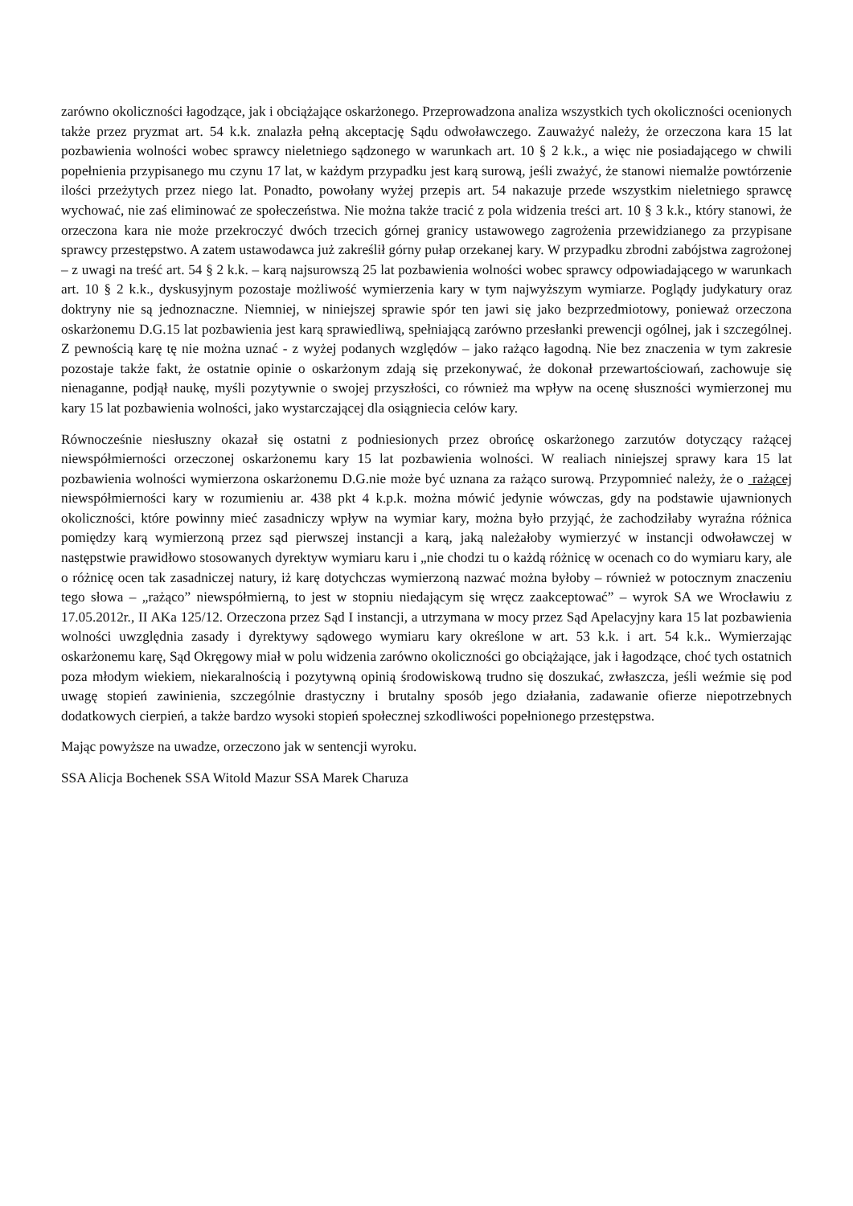zarówno okoliczności łagodzące, jak i obciążające oskarżonego. Przeprowadzona analiza wszystkich tych okoliczności ocenionych także przez pryzmat art. 54 k.k. znalazła pełną akceptację Sądu odwoławczego. Zauważyć należy, że orzeczona kara 15 lat pozbawienia wolności wobec sprawcy nieletniego sądzonego w warunkach art. 10 § 2 k.k., a więc nie posiadającego w chwili popełnienia przypisanego mu czynu 17 lat, w każdym przypadku jest karą surową, jeśli zważyć, że stanowi niemalże powtórzenie ilości przeżytych przez niego lat. Ponadto, powołany wyżej przepis art. 54 nakazuje przede wszystkim nieletniego sprawcę wychować, nie zaś eliminować ze społeczeństwa. Nie można także tracić z pola widzenia treści art. 10 § 3 k.k., który stanowi, że orzeczona kara nie może przekroczyć dwóch trzecich górnej granicy ustawowego zagrożenia przewidzianego za przypisane sprawcy przestępstwo. A zatem ustawodawca już zakreślił górny pułap orzekanej kary. W przypadku zbrodni zabójstwa zagrożonej – z uwagi na treść art. 54 § 2 k.k. – karą najsurowszą 25 lat pozbawienia wolności wobec sprawcy odpowiadającego w warunkach art. 10 § 2 k.k., dyskusyjnym pozostaje możliwość wymierzenia kary w tym najwyższym wymiarze. Poglądy judykatury oraz doktryny nie są jednoznaczne. Niemniej, w niniejszej sprawie spór ten jawi się jako bezprzedmiotowy, ponieważ orzeczona oskarżonemu D.G.15 lat pozbawienia jest karą sprawiedliwą, spełniającą zarówno przesłanki prewencji ogólnej, jak i szczególnej. Z pewnością karę tę nie można uznać - z wyżej podanych względów – jako rażąco łagodną. Nie bez znaczenia w tym zakresie pozostaje także fakt, że ostatnie opinie o oskarżonym zdają się przekonywać, że dokonał przewartościowań, zachowuje się nienaganne, podjął naukę, myśli pozytywnie o swojej przyszłości, co również ma wpływ na ocenę słuszności wymierzonej mu kary 15 lat pozbawienia wolności, jako wystarczającej dla osiągniecia celów kary.
Równocześnie niesłuszny okazał się ostatni z podniesionych przez obrońcę oskarżonego zarzutów dotyczący rażącej niewspółmierności orzeczonej oskarżonemu kary 15 lat pozbawienia wolności. W realiach niniejszej sprawy kara 15 lat pozbawienia wolności wymierzona oskarżonemu D.G.nie może być uznana za rażąco surową. Przypomnieć należy, że o rażącej niewspółmierności kary w rozumieniu ar. 438 pkt 4 k.p.k. można mówić jedynie wówczas, gdy na podstawie ujawnionych okoliczności, które powinny mieć zasadniczy wpływ na wymiar kary, można było przyjąć, że zachodziłaby wyraźna różnica pomiędzy karą wymierzoną przez sąd pierwszej instancji a karą, jaką należałoby wymierzyć w instancji odwoławczej w następstwie prawidłowo stosowanych dyrektyw wymiaru karu i „nie chodzi tu o każdą różnicę w ocenach co do wymiaru kary, ale o różnicę ocen tak zasadniczej natury, iż karę dotychczas wymierzoną nazwać można byłoby – również w potocznym znaczeniu tego słowa – „rażąco” niewspółmierną, to jest w stopniu niedającym się wręcz zaakceptować” – wyrok SA we Wrocławiu z 17.05.2012r., II AKa 125/12. Orzeczona przez Sąd I instancji, a utrzymana w mocy przez Sąd Apelacyjny kara 15 lat pozbawienia wolności uwzględnia zasady i dyrektywy sądowego wymiaru kary określone w art. 53 k.k. i art. 54 k.k.. Wymierzając oskarżonemu karę, Sąd Okręgowy miał w polu widzenia zarówno okoliczności go obciążające, jak i łagodzące, choć tych ostatnich poza młodym wiekiem, niekaralnością i pozytywną opinią środowiskową trudno się doszukać, zwłaszcza, jeśli weźmie się pod uwagę stopień zawinienia, szczególnie drastyczny i brutalny sposób jego działania, zadawanie ofierze niepotrzebnych dodatkowych cierpień, a także bardzo wysoki stopień społecznej szkodliwości popełnionego przestępstwa.
Mając powyższe na uwadze, orzeczono jak w sentencji wyroku.
SSA Alicja Bochenek SSA Witold Mazur SSA Marek Charuza